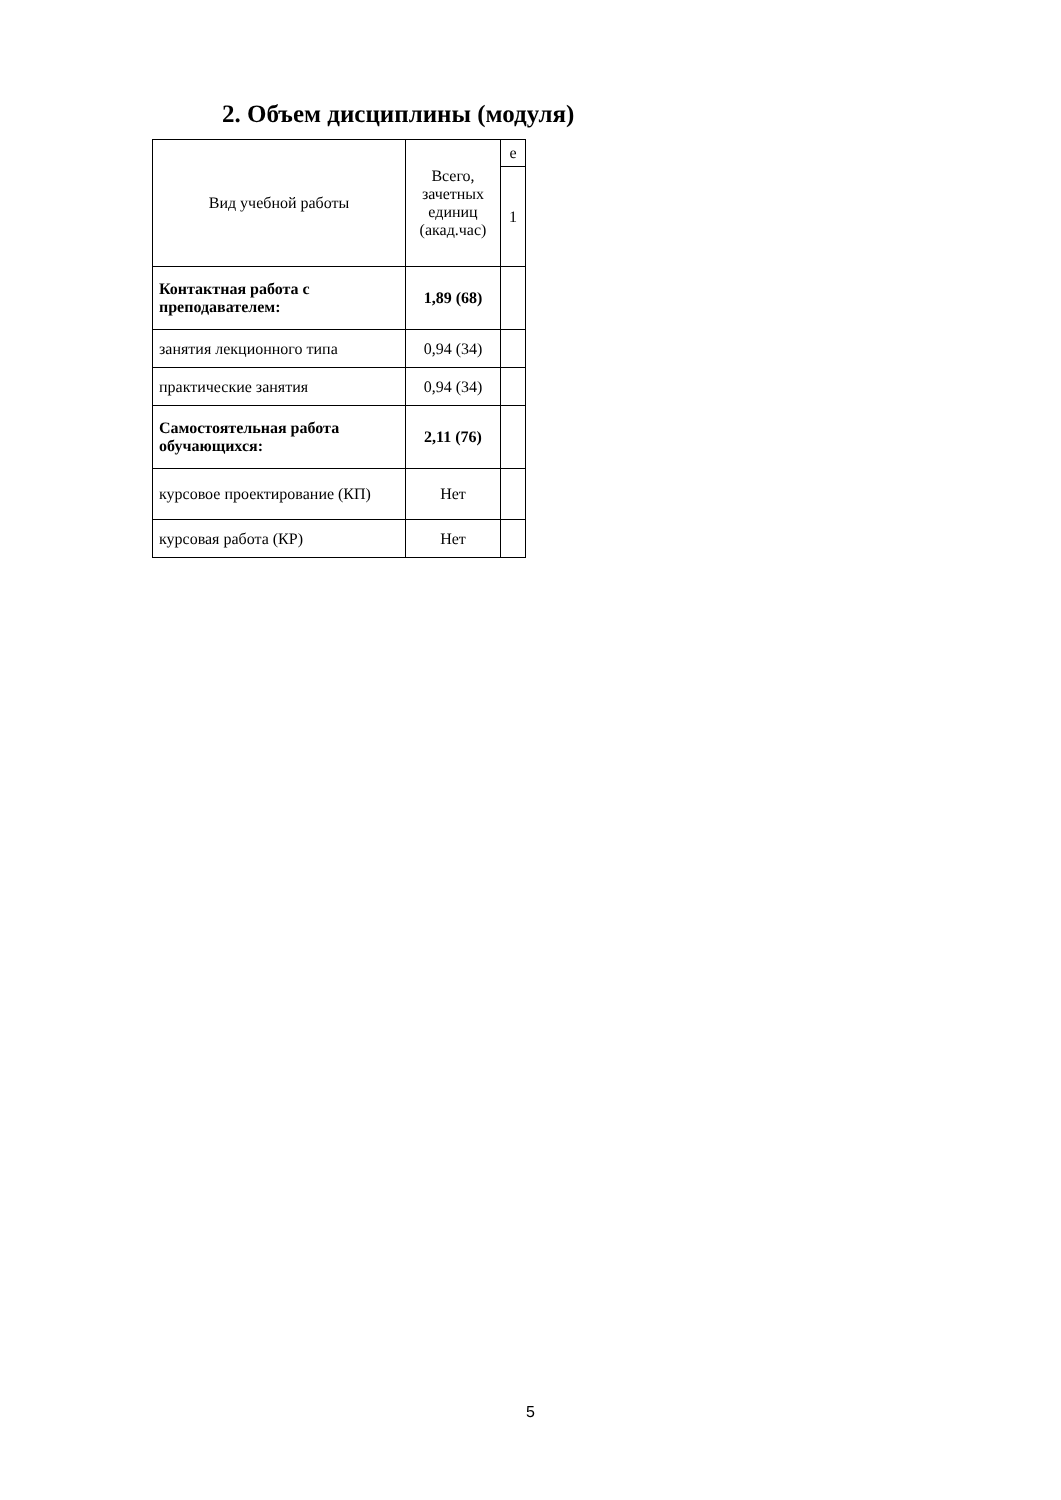2. Объем дисциплины (модуля)
| Вид учебной работы | Всего, зачетных единиц (акад.час) | е |
| --- | --- | --- |
| | | 1 |
| Контактная работа с преподавателем: | 1,89 (68) | |
| занятия лекционного типа | 0,94 (34) | |
| практические занятия | 0,94 (34) | |
| Самостоятельная работа обучающихся: | 2,11 (76) | |
| курсовое проектирование (КП) | Нет | |
| курсовая работа (КР) | Нет | |
5